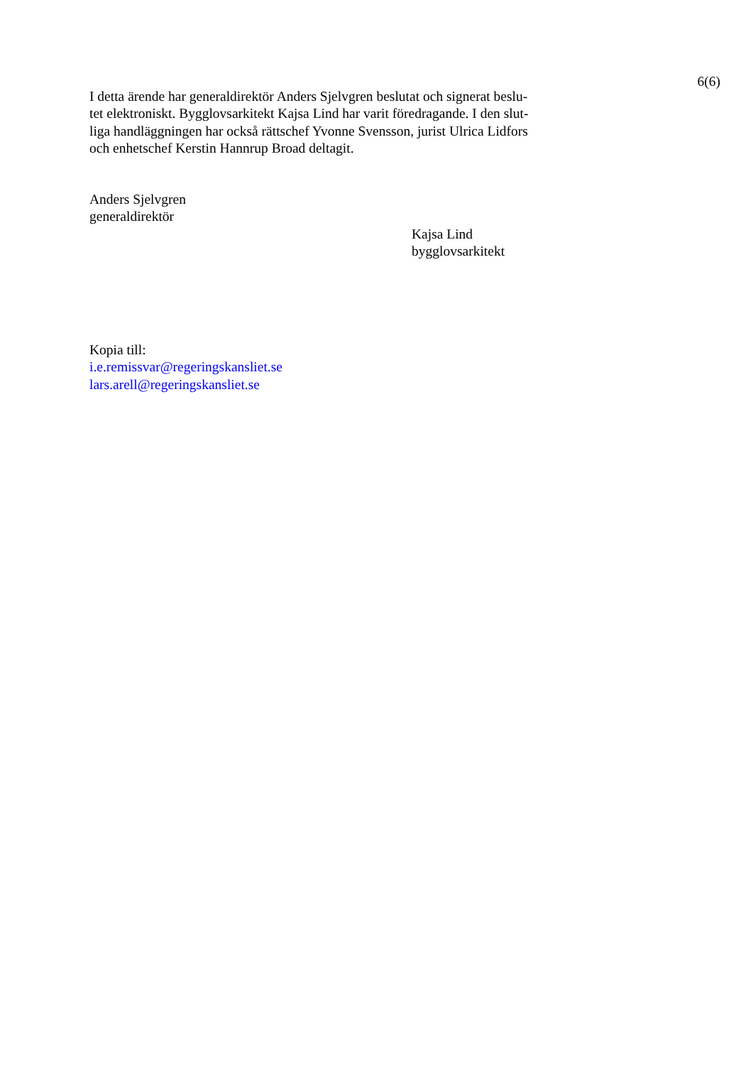6(6)
I detta ärende har generaldirektör Anders Sjelvgren beslutat och signerat beslu-
tet elektroniskt. Bygglovsarkitekt Kajsa Lind har varit föredragande. I den slut-
liga handläggningen har också rättschef Yvonne Svensson, jurist Ulrica Lidfors
och enhetschef Kerstin Hannrup Broad deltagit.
Anders Sjelvgren
generaldirektör
Kajsa Lind
bygglovsarkitekt
Kopia till:
i.e.remissvar@regeringskansliet.se
lars.arell@regeringskansliet.se